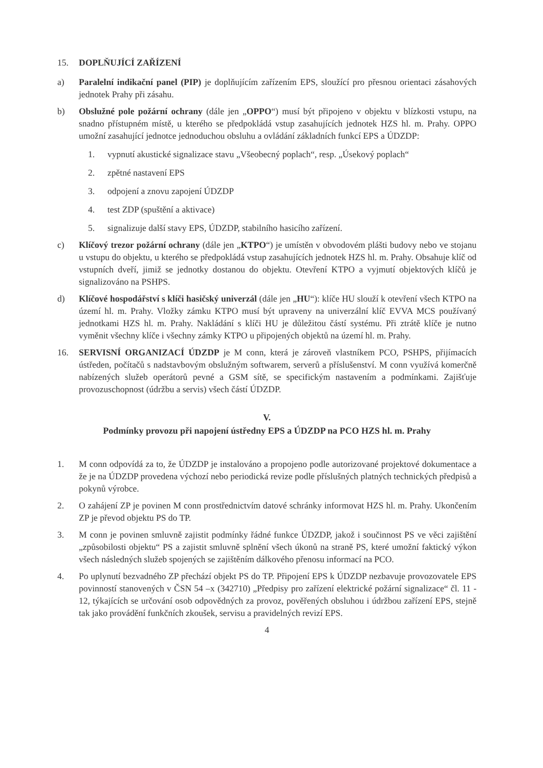15. DOPLŇUJÍCÍ ZAŘÍZENÍ
a) Paralelní indikační panel (PIP) je doplňujícím zařízením EPS, sloužící pro přesnou orientaci zásahových jednotek Prahy při zásahu.
b) Obslužné pole požární ochrany (dále jen „OPPO“) musí být připojeno v objektu v blízkosti vstupu, na snadno přístupném místě, u kterého se předpokládá vstup zasahujících jednotek HZS hl. m. Prahy. OPPO umožní zasahující jednotce jednoduchou obsluhu a ovládání základních funkcí EPS a ÚDZDP:
1. vypnutí akustické signalizace stavu „Všeobecný poplach“, resp. „Úsekový poplach“
2. zpětné nastavení EPS
3. odpojení a znovu zapojení ÚDZDP
4. test ZDP (spuštění a aktivace)
5. signalizuje další stavy EPS, ÚDZDP, stabilního hasicího zařízení.
c) Klíčový trezor požární ochrany (dále jen „KTPO“) je umístěn v obvodovém plášti budovy nebo ve stojanu u vstupu do objektu, u kterého se předpokládá vstup zasahujících jednotek HZS hl. m. Prahy. Obsahuje klíč od vstupních dveří, jimiž se jednotky dostanou do objektu. Otevření KTPO a vyjmutí objektových klíčů je signalizováno na PSHPS.
d) Klíčové hospodářství s klíči hasičský univerzál (dále jen „HU“): klíče HU slouží k otevření všech KTPO na území hl. m. Prahy. Vložky zámku KTPO musí být upraveny na univerzální klíč EVVA MCS používaný jednotkami HZS hl. m. Prahy. Nakládání s klíči HU je důležitou částí systému. Při ztrátě klíče je nutno vyměnit všechny klíče i všechny zámky KTPO u připojených objektů na území hl. m. Prahy.
16. SERVISNÍ ORGANIZACÍ ÚDZDP je M conn, která je zároveň vlastníkem PCO, PSHPS, přijímacích ústředen, počítačů s nadstavbovým obslužným softwarem, serverů a příslušenství. M conn využívá komerčně nabízených služeb operátorů pevné a GSM sítě, se specifickým nastavením a podmínkami. Zajišťuje provozuschopnost (údržbu a servis) všech částí ÚDZDP.
V.
Podmínky provozu při napojení ústředny EPS a ÚDZDP na PCO HZS hl. m. Prahy
1. M conn odpovídá za to, že ÚDZDP je instalováno a propojeno podle autorizované projektové dokumentace a že je na ÚDZDP provedena výchozí nebo periodická revize podle příslušných platných technických předpisů a pokynů výrobce.
2. O zahájení ZP je povinen M conn prostřednictvím datové schránky informovat HZS hl. m. Prahy. Ukončením ZP je převod objektu PS do TP.
3. M conn je povinen smluvně zajistit podmínky řádné funkce ÚDZDP, jakož i součinnost PS ve věci zajištění „způsobilosti objektu“ PS a zajistit smluvně splnění všech úkonů na straně PS, které umožní faktický výkon všech následných služeb spojených se zajištěním dálkového přenosu informací na PCO.
4. Po uplynutí bezvadného ZP přechází objekt PS do TP. Připojení EPS k ÚDZDP nezbavuje provozovatele EPS povinností stanovených v ČSN 54 –x (342710) „Předpisy pro zařízení elektrické požární signalizace“ čl. 11 - 12, týkajících se určování osob odpovědných za provoz, pověřených obsluhou i údržbou zařízení EPS, stejně tak jako provádění funkčních zkoušek, servisu a pravidelných revizí EPS.
4